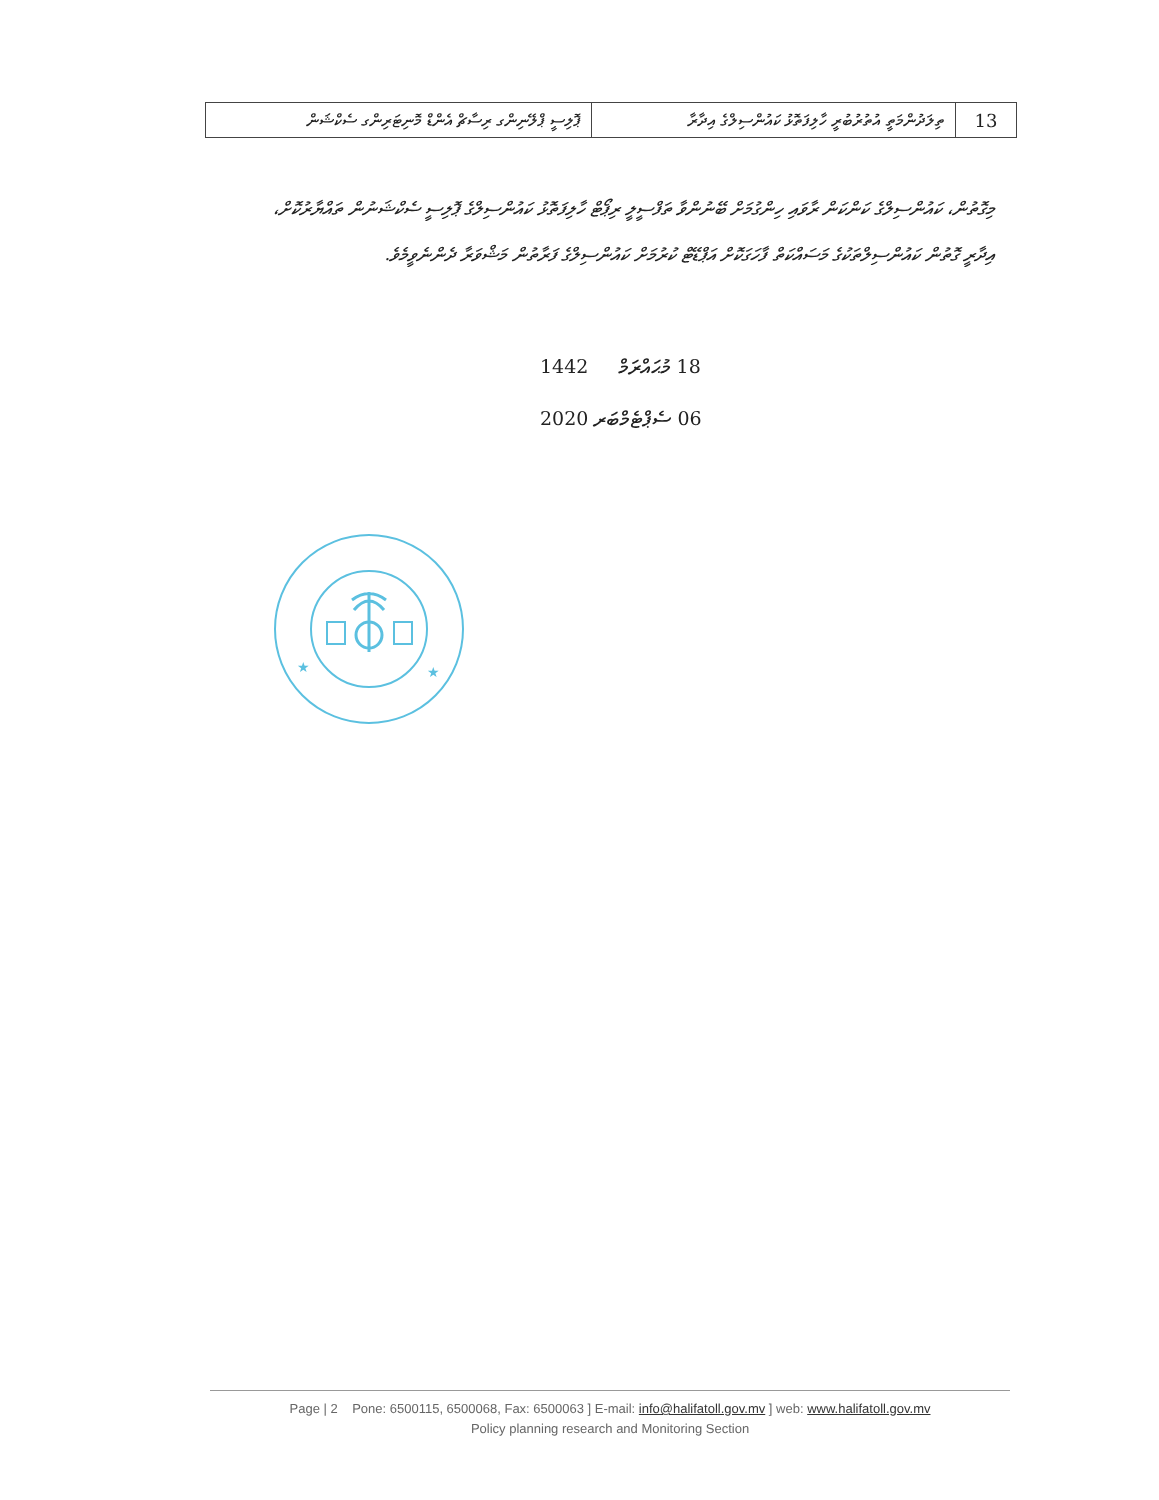| 13 | ތިލަދުންމަތީ އުތުރުބުރީ ހާލިފަތޮޅު ކައުންސިލްގެ އިދާރާ | ޕޮލިސީ ޕްލޭނިންގ ރިސާޗް އެންޑް މޮނިޓަރިންގ ސެކްޝަން |
މިގޮތުން، ކައުންސިލްގެ ކަންކަން ރާވައި ހިންގުމަށް ބޭނުންވާ ތަފްސީލީ ރިޕޯޓް ހާލިފަތޮޅު ކައުންސިލްގެ ޕޮލިސީ ސެކްޝަނުން ތައްޔާރުކޮށް،
އިދާރީ ގޮތުން ކައުންސިލްތަކުގެ މަސައްކަތް ފާހަގަކޮށް އަޕްޑޭޓް ކުރުމަށް ކައުންސިލްގެ ފަރާތުން މަޝްވަރާ ދެންނެވީމެވެ.
1442 މުޙައްރަމް 18
2020 ސެޕްޓެމްބަރ 06
★
★
Page | 2 Pone: 6500115, 6500068, Fax: 6500063 ] E-mail: info@halifatoll.gov.mv ] web: www.halifatoll.gov.mv
Policy planning research and Monitoring Section